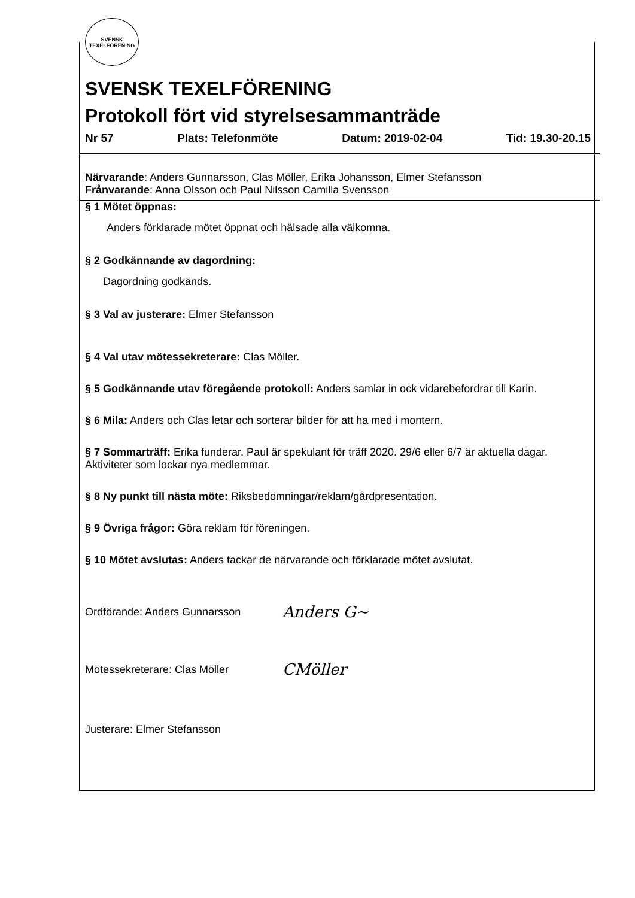SVENSK
TEXELFÖRENING
SVENSK TEXELFÖRENING
Protokoll fört vid styrelsesammanträde
Nr 57 Plats: Telefonmöte Datum: 2019-02-04 Tid: 19.30-20.15
Närvarande: Anders Gunnarsson, Clas Möller, Erika Johansson, Elmer Stefansson
Frånvarande: Anna Olsson och Paul Nilsson Camilla Svensson
§ 1 Mötet öppnas:
Anders förklarade mötet öppnat och hälsade alla välkomna.
§ 2 Godkännande av dagordning:
Dagordning godkänds.
§ 3 Val av justerare: Elmer Stefansson
§ 4 Val utav mötessekreterare: Clas Möller.
§ 5 Godkännande utav föregående protokoll: Anders samlar in ock vidarebefordrar till Karin.
§ 6 Mila: Anders och Clas letar och sorterar bilder för att ha med i montern.
§ 7 Sommarträff: Erika funderar. Paul är spekulant för träff 2020. 29/6 eller 6/7 är aktuella dagar.
Aktiviteter som lockar nya medlemmar.
§ 8 Ny punkt till nästa möte: Riksbedömningar/reklam/gårdpresentation.
§ 9 Övriga frågor: Göra reklam för föreningen.
§ 10 Mötet avslutas: Anders tackar de närvarande och förklarade mötet avslutat.
Ordförande: Anders Gunnarsson Anders G~
Mötessekreterare: Clas Möller CMöller
Justerare: Elmer Stefansson